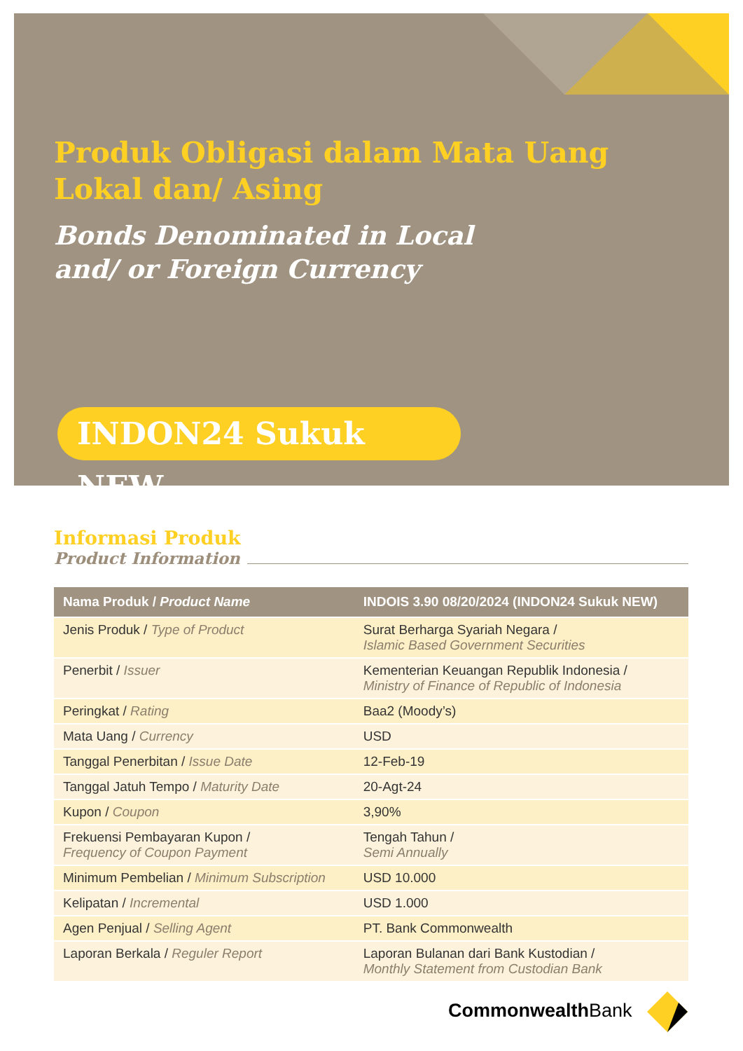Produk Obligasi dalam Mata Uang
Lokal dan/ Asing
Bonds Denominated in Local
and/ or Foreign Currency
INDON24 Sukuk NEW
Informasi Produk
Product Information
| Nama Produk / Product Name | INDOIS 3.90 08/20/2024 (INDON24 Sukuk NEW) |
| --- | --- |
| Jenis Produk / Type of Product | Surat Berharga Syariah Negara / Islamic Based Government Securities |
| Penerbit / Issuer | Kementerian Keuangan Republik Indonesia / Ministry of Finance of Republic of Indonesia |
| Peringkat / Rating | Baa2 (Moody’s) |
| Mata Uang / Currency | USD |
| Tanggal Penerbitan / Issue Date | 12-Feb-19 |
| Tanggal Jatuh Tempo / Maturity Date | 20-Agt-24 |
| Kupon / Coupon | 3,90% |
| Frekuensi Pembayaran Kupon / Frequency of Coupon Payment | Tengah Tahun / Semi Annually |
| Minimum Pembelian / Minimum Subscription | USD 10.000 |
| Kelipatan / Incremental | USD 1.000 |
| Agen Penjual / Selling Agent | PT. Bank Commonwealth |
| Laporan Berkala / Reguler Report | Laporan Bulanan dari Bank Kustodian / Monthly Statement from Custodian Bank |
Commonwealth Bank